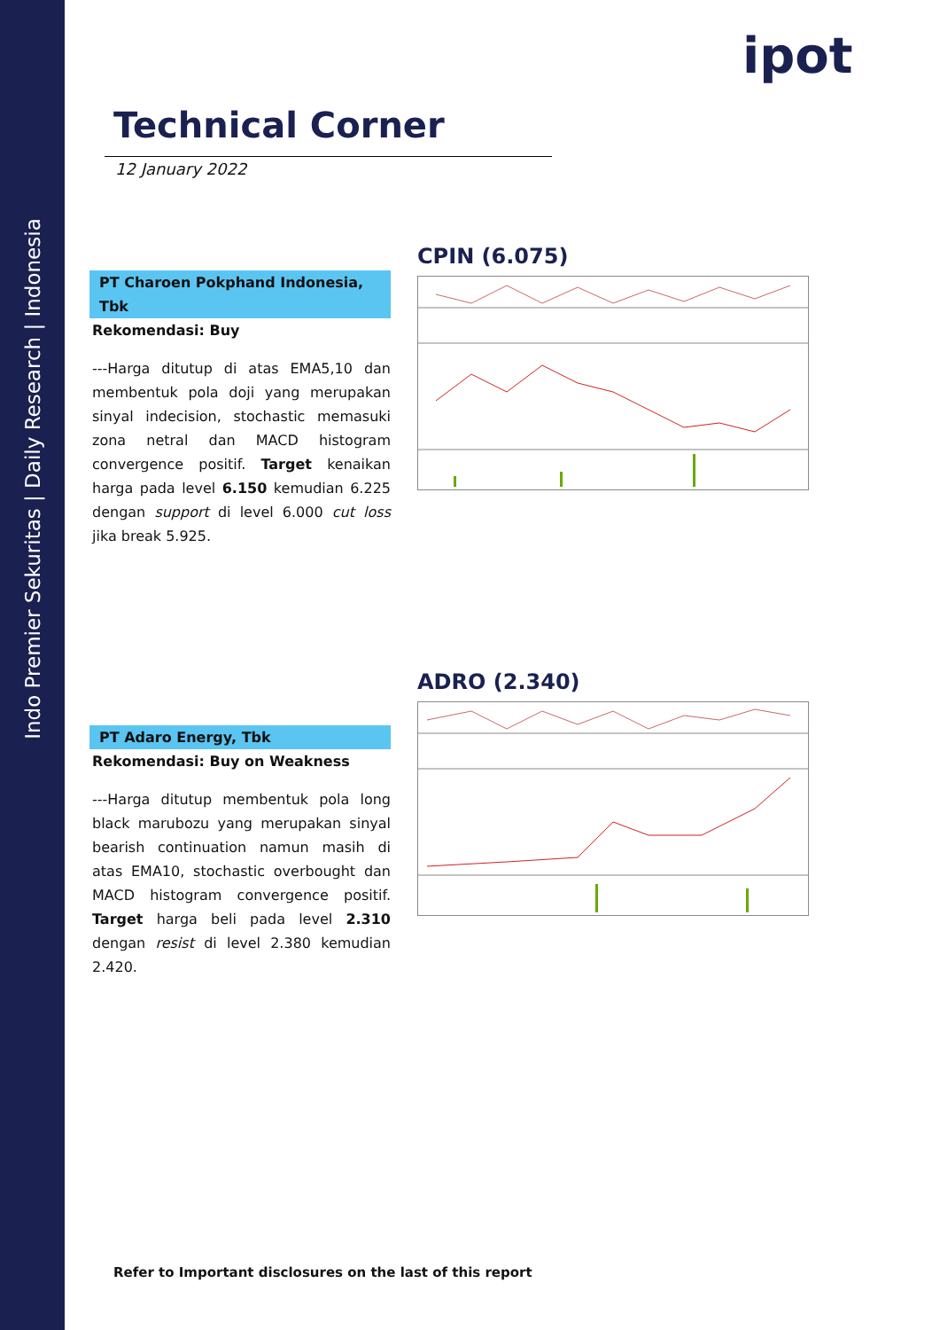Indo Premier Sekuritas | Daily Research | Indonesia
ipot
Technical Corner
12 January 2022
PT Charoen Pokphand Indonesia, Tbk
Rekomendasi: Buy
---Harga ditutup di atas EMA5,10 dan membentuk pola doji yang merupakan sinyal indecision, stochastic memasuki zona netral dan MACD histogram convergence positif. Target kenaikan harga pada level 6.150 kemudian 6.225 dengan support di level 6.000 cut loss jika break 5.925.
CPIN (6.075)
PT Adaro Energy, Tbk
Rekomendasi: Buy on Weakness
---Harga ditutup membentuk pola long black marubozu yang merupakan sinyal bearish continuation namun masih di atas EMA10, stochastic overbought dan MACD histogram convergence positif. Target harga beli pada level 2.310 dengan resist di level 2.380 kemudian 2.420.
ADRO (2.340)
Refer to Important disclosures on the last of this report